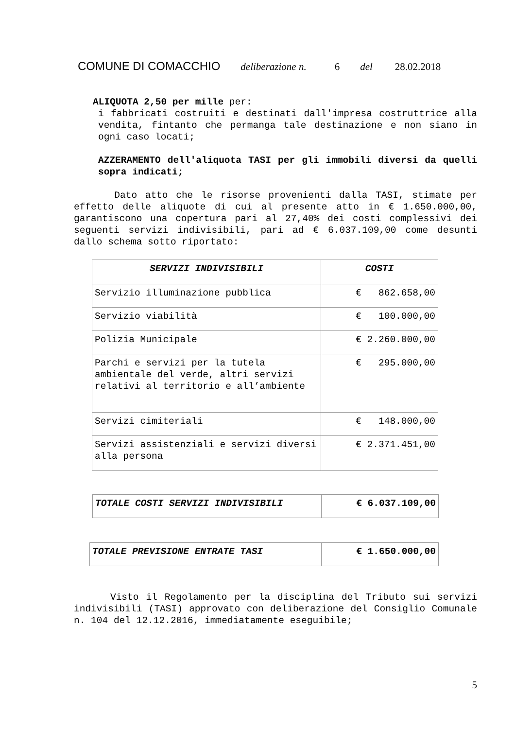COMUNE DI COMACCHIO deliberazione n. 6 del 28.02.2018
ALIQUOTA 2,50 per mille per:
i fabbricati costruiti e destinati dall'impresa costruttrice alla vendita, fintanto che permanga tale destinazione e non siano in ogni caso locati;
AZZERAMENTO dell'aliquota TASI per gli immobili diversi da quelli sopra indicati;
Dato atto che le risorse provenienti dalla TASI, stimate per effetto delle aliquote di cui al presente atto in € 1.650.000,00, garantiscono una copertura pari al 27,40% dei costi complessivi dei seguenti servizi indivisibili, pari ad € 6.037.109,00 come desunti dallo schema sotto riportato:
| SERVIZI INDIVISIBILI | COSTI |
| --- | --- |
| Servizio illuminazione pubblica | € 862.658,00 |
| Servizio viabilità | € 100.000,00 |
| Polizia Municipale | € 2.260.000,00 |
| Parchi e servizi per la tutela ambientale del verde, altri servizi relativi al territorio e all’ambiente | € 295.000,00 |
| Servizi cimiteriali | € 148.000,00 |
| Servizi assistenziali e servizi diversi alla persona | € 2.371.451,00 |
| TOTALE COSTI SERVIZI INDIVISIBILI | € 6.037.109,00 |
| TOTALE PREVISIONE ENTRATE TASI | € 1.650.000,00 |
Visto il Regolamento per la disciplina del Tributo sui servizi indivisibili (TASI) approvato con deliberazione del Consiglio Comunale n. 104 del 12.12.2016, immediatamente eseguibile;
5